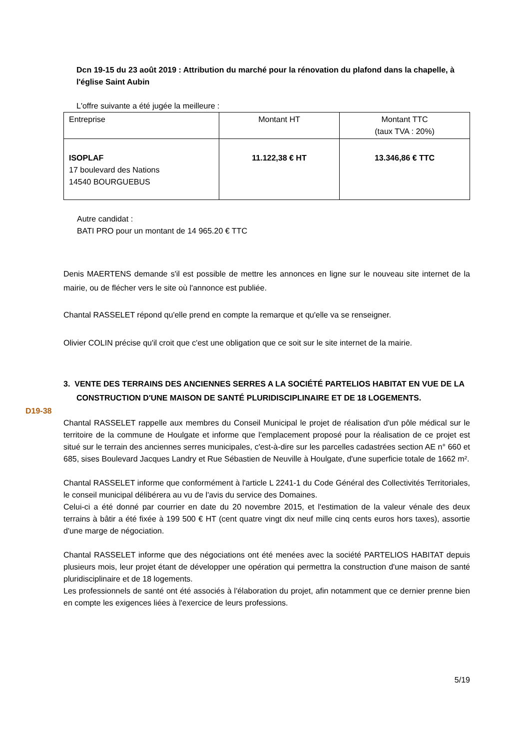Dcn 19-15 du 23 août 2019 : Attribution du marché pour la rénovation du plafond dans la chapelle, à l'église Saint Aubin
L'offre suivante a été jugée la meilleure :
| Entreprise | Montant HT | Montant TTC (taux TVA : 20%) |
| ISOPLAF 17 boulevard des Nations 14540 BOURGUEBUS | 11.122,38 € HT | 13.346,86 € TTC |
Autre candidat :
BATI PRO pour un montant de 14 965.20 € TTC
Denis MAERTENS demande s'il est possible de mettre les annonces en ligne sur le nouveau site internet de la mairie, ou de flécher vers le site où l'annonce est publiée.
Chantal RASSELET répond qu'elle prend en compte la remarque et qu'elle va se renseigner.
Olivier COLIN précise qu'il croit que c'est une obligation que ce soit sur le site internet de la mairie.
3. VENTE DES TERRAINS DES ANCIENNES SERRES A LA SOCIÉTÉ PARTELIOS HABITAT EN VUE DE LA CONSTRUCTION D'UNE MAISON DE SANTÉ PLURIDISCIPLINAIRE ET DE 18 LOGEMENTS.
D19-38
Chantal RASSELET rappelle aux membres du Conseil Municipal le projet de réalisation d'un pôle médical sur le territoire de la commune de Houlgate et informe que l'emplacement proposé pour la réalisation de ce projet est situé sur le terrain des anciennes serres municipales, c'est-à-dire sur les parcelles cadastrées section AE n° 660 et 685, sises Boulevard Jacques Landry et Rue Sébastien de Neuville à Houlgate, d'une superficie totale de 1662 m².
Chantal RASSELET informe que conformément à l'article L 2241-1 du Code Général des Collectivités Territoriales, le conseil municipal délibérera au vu de l'avis du service des Domaines.
Celui-ci a été donné par courrier en date du 20 novembre 2015, et l'estimation de la valeur vénale des deux terrains à bâtir a été fixée à 199 500 € HT (cent quatre vingt dix neuf mille cinq cents euros hors taxes), assortie d'une marge de négociation.
Chantal RASSELET informe que des négociations ont été menées avec la société PARTELIOS HABITAT depuis plusieurs mois, leur projet étant de développer une opération qui permettra la construction d'une maison de santé pluridisciplinaire et de 18 logements.
Les professionnels de santé ont été associés à l'élaboration du projet, afin notamment que ce dernier prenne bien en compte les exigences liées à l'exercice de leurs professions.
5/19